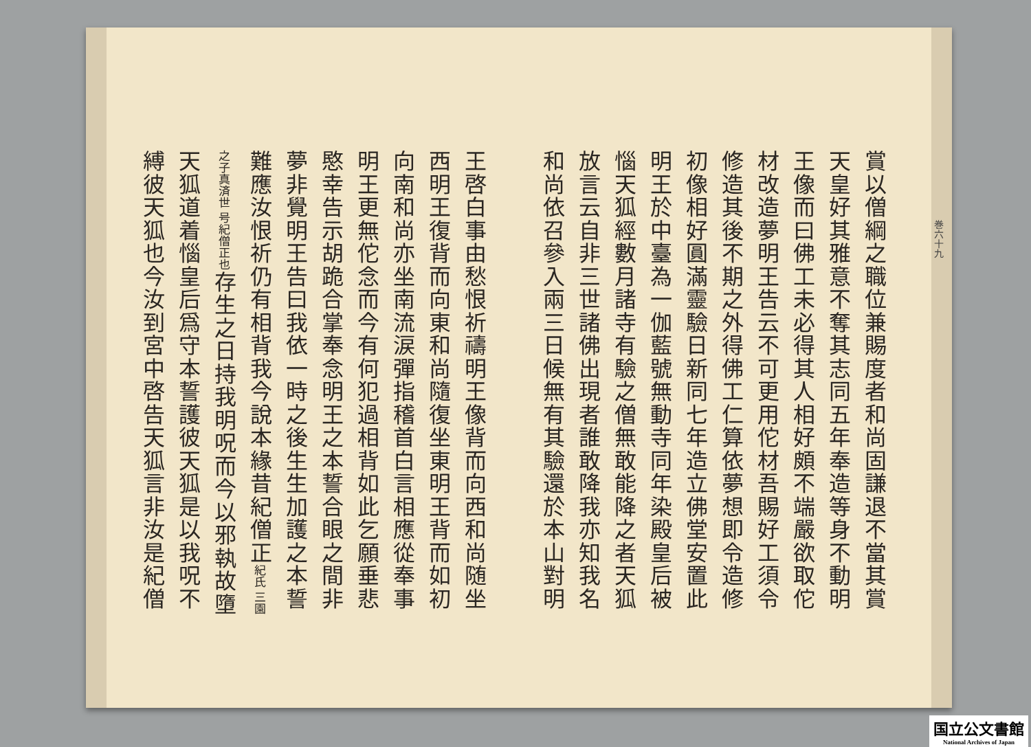賞以僧綱之職位兼賜度者和尚固謙退不當其賞
天皇好其雅意不奪其志同五年奉造等身不動明
王像而曰佛工未必得其人相好頗不端嚴欲取佗
材改造夢明王告云不可更用佗材吾賜好工須令
修造其後不期之外得佛工仁算依夢想即令造修
初像相好圓滿靈驗日新同七年造立佛堂安置此
明王於中臺為一伽藍號無動寺同年染殿皇后被
惱天狐經數月諸寺有驗之僧無敢能降之者天狐
放言云自非三世諸佛出現者誰敢降我亦知我名
和尚依召參入兩三日候無有其驗還於本山對明
巻六十九
王啓白事由愁恨祈禱明王像背而向西和尚随坐
西明王復背而向東和尚隨復坐東明王背而如初
向南和尚亦坐南流涙彈指稽首白言相應從奉事
明王更無佗念而今有何犯過相背如此乞願垂悲
愍幸告示胡跪合掌奉念明王之本誓合眼之間非
夢非覺明王告曰我依一時之後生生加護之本誓
難應汝恨祈仍有相背我今說本緣昔紀僧正紀氏 三園
之子真済世 号紀僧正也存生之日持我明呪而今以邪執故墮
天狐道着惱皇后爲守本誓護彼天狐是以我呪不
縛彼天狐也今汝到宮中啓告天狐言非汝是紀僧
国立公文書館
National Archives of Japan